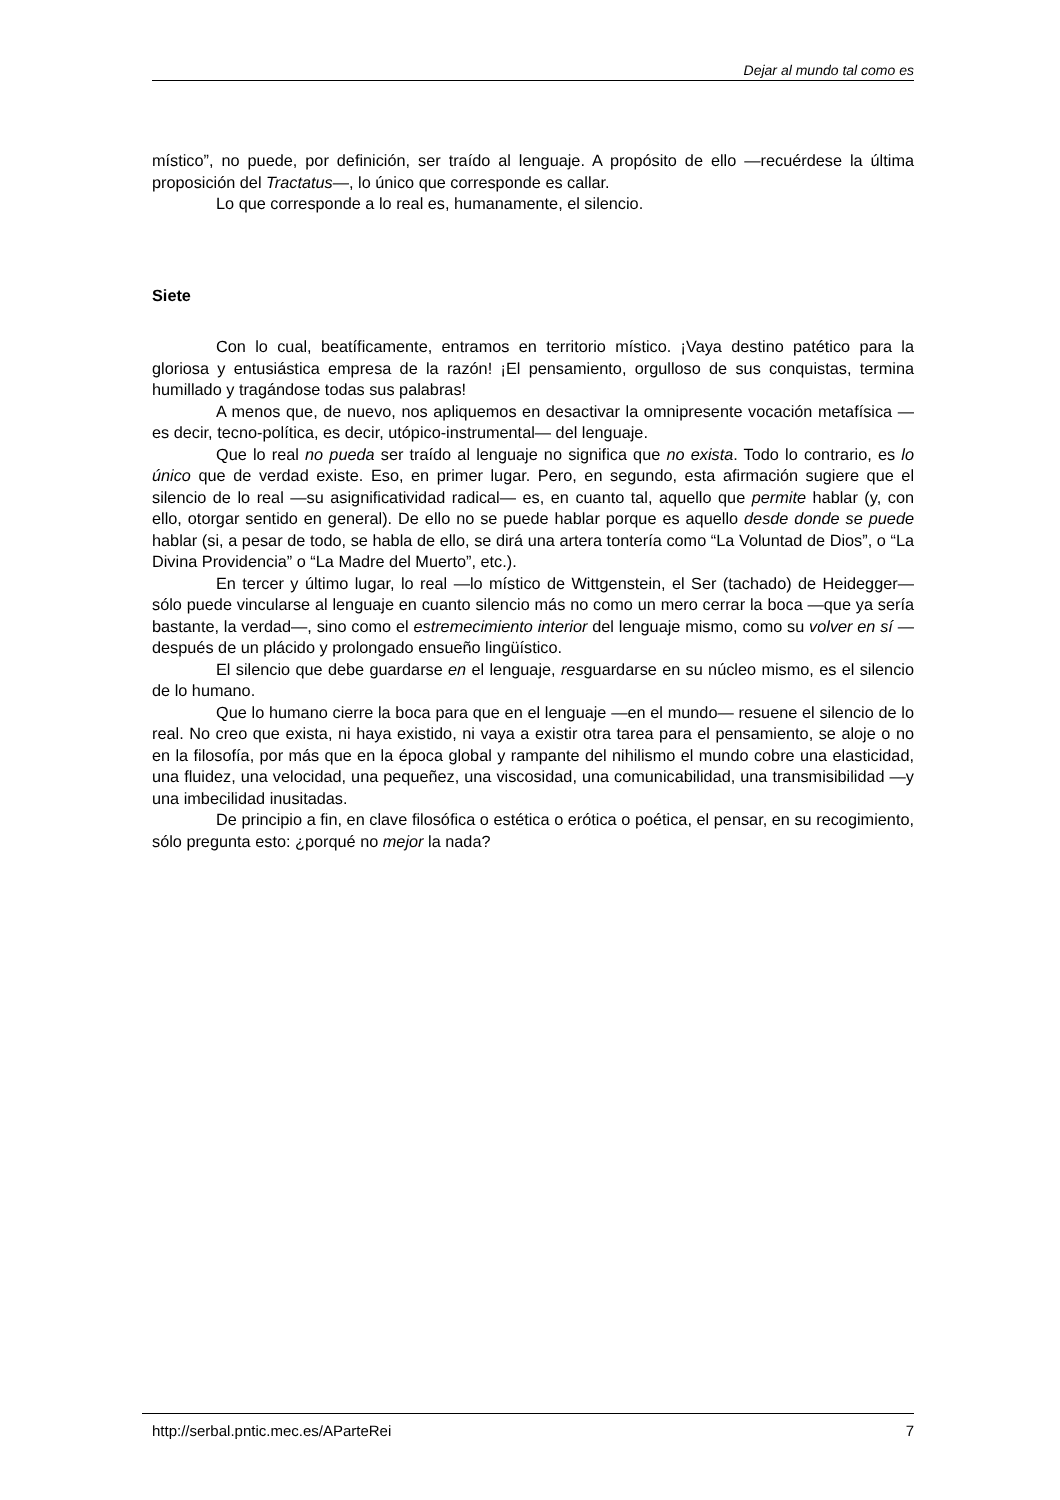Dejar al mundo tal como es
místico”, no puede, por definición, ser traído al lenguaje. A propósito de ello —recuérdese la última proposición del Tractatus—, lo único que corresponde es callar.
Lo que corresponde a lo real es, humanamente, el silencio.
Siete
Con lo cual, beatíficamente, entramos en territorio místico. ¡Vaya destino patético para la gloriosa y entusiástica empresa de la razón! ¡El pensamiento, orgulloso de sus conquistas, termina humillado y tragándose todas sus palabras!
A menos que, de nuevo, nos apliquemos en desactivar la omnipresente vocación metafísica —es decir, tecno-política, es decir, utópico-instrumental— del lenguaje.
Que lo real no pueda ser traído al lenguaje no significa que no exista. Todo lo contrario, es lo único que de verdad existe. Eso, en primer lugar. Pero, en segundo, esta afirmación sugiere que el silencio de lo real —su asignificatividad radical— es, en cuanto tal, aquello que permite hablar (y, con ello, otorgar sentido en general). De ello no se puede hablar porque es aquello desde donde se puede hablar (si, a pesar de todo, se habla de ello, se dirá una artera tontería como “La Voluntad de Dios”, o “La Divina Providencia” o “La Madre del Muerto”, etc.).
En tercer y último lugar, lo real —lo místico de Wittgenstein, el Ser (tachado) de Heidegger— sólo puede vincularse al lenguaje en cuanto silencio más no como un mero cerrar la boca —que ya sería bastante, la verdad—, sino como el estremecimiento interior del lenguaje mismo, como su volver en sí —después de un plácido y prolongado ensueño lingüístico.
El silencio que debe guardarse en el lenguaje, resguardarse en su núcleo mismo, es el silencio de lo humano.
Que lo humano cierre la boca para que en el lenguaje —en el mundo— resuene el silencio de lo real. No creo que exista, ni haya existido, ni vaya a existir otra tarea para el pensamiento, se aloje o no en la filosofía, por más que en la época global y rampante del nihilismo el mundo cobre una elasticidad, una fluidez, una velocidad, una pequeñez, una viscosidad, una comunicabilidad, una transmisibilidad —y una imbecilidad inusitadas.
De principio a fin, en clave filosófica o estética o erótica o poética, el pensar, en su recogimiento, sólo pregunta esto: ¿porqué no mejor la nada?
http://serbal.pntic.mec.es/AParteRei 7